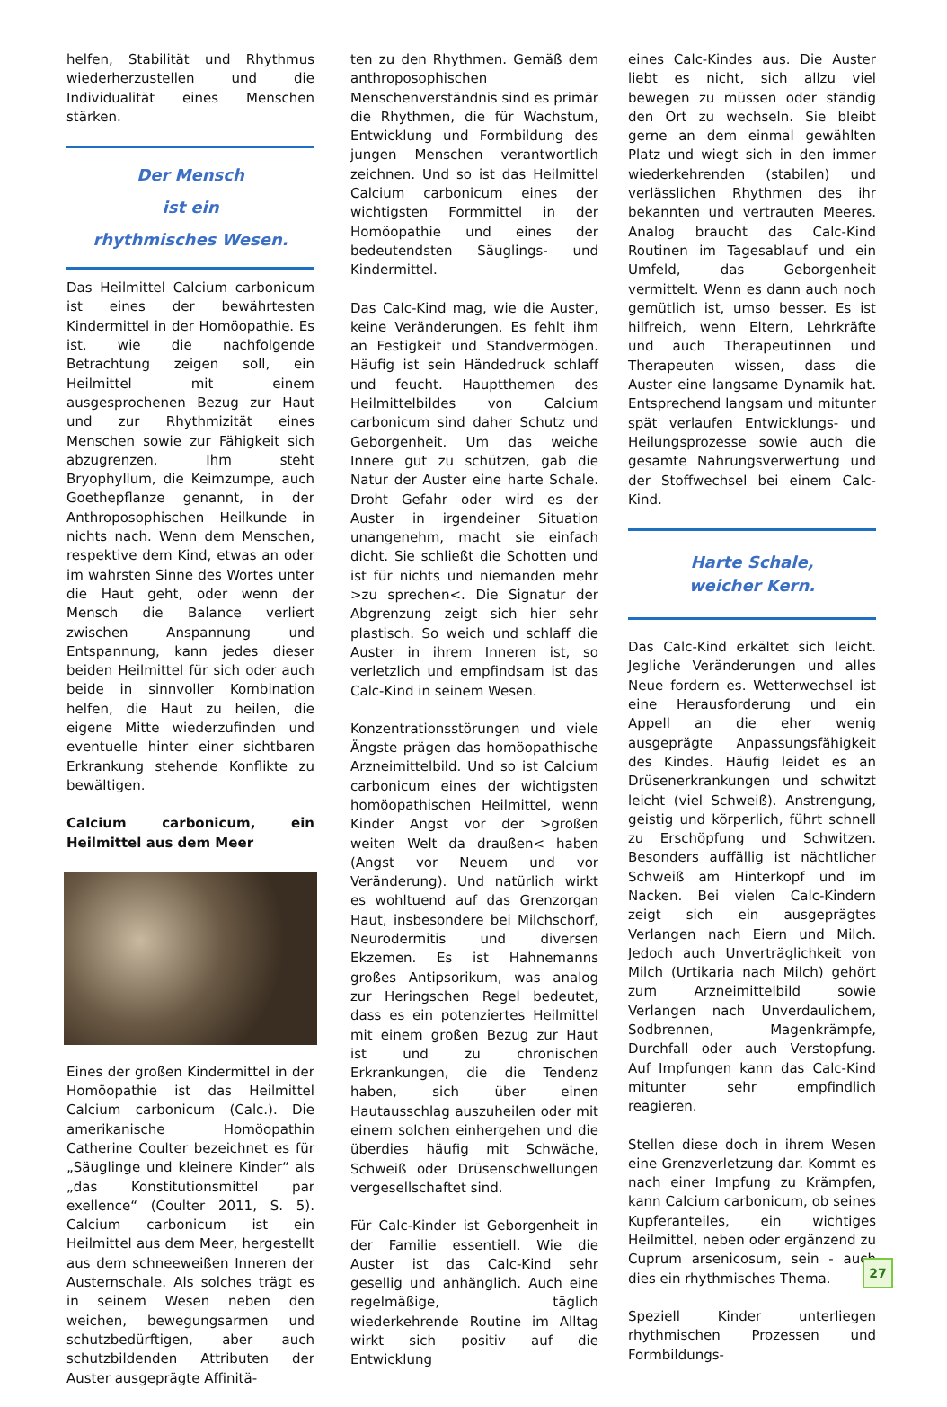helfen, Stabilität und Rhythmus wiederherzustellen und die Individualität eines Menschen stärken.
Der Mensch
ist ein
rhythmisches Wesen.
Das Heilmittel Calcium carbonicum ist eines der bewährtesten Kindermittel in der Homöopathie. Es ist, wie die nachfolgende Betrachtung zeigen soll, ein Heilmittel mit einem ausgesprochenen Bezug zur Haut und zur Rhythmizität eines Menschen sowie zur Fähigkeit sich abzugrenzen. Ihm steht Bryophyllum, die Keimzumpe, auch Goethepflanze genannt, in der Anthroposophischen Heilkunde in nichts nach. Wenn dem Menschen, respektive dem Kind, etwas an oder im wahrsten Sinne des Wortes unter die Haut geht, oder wenn der Mensch die Balance verliert zwischen Anspannung und Entspannung, kann jedes dieser beiden Heilmittel für sich oder auch beide in sinnvoller Kombination helfen, die Haut zu heilen, die eigene Mitte wiederzufinden und eventuelle hinter einer sichtbaren Erkrankung stehende Konflikte zu bewältigen.
Calcium carbonicum, ein Heilmittel aus dem Meer
Eines der großen Kindermittel in der Homöopathie ist das Heilmittel Calcium carbonicum (Calc.). Die amerikanische Homöopathin Catherine Coulter bezeichnet es für „Säuglinge und kleinere Kinder“ als „das Konstitutionsmittel par exellence“ (Coulter 2011, S. 5). Calcium carbonicum ist ein Heilmittel aus dem Meer, hergestellt aus dem schneeweißen Inneren der Austernschale. Als solches trägt es in seinem Wesen neben den weichen, bewegungsarmen und schutzbedürftigen, aber auch schutzbildenden Attributen der Auster ausgeprägte Affinitä-
ten zu den Rhythmen. Gemäß dem anthroposophischen Menschenverständnis sind es primär die Rhythmen, die für Wachstum, Entwicklung und Formbildung des jungen Menschen verantwortlich zeichnen. Und so ist das Heilmittel Calcium carbonicum eines der wichtigsten Formmittel in der Homöopathie und eines der bedeutendsten Säuglings- und Kindermittel.
Das Calc-Kind mag, wie die Auster, keine Veränderungen. Es fehlt ihm an Festigkeit und Standvermögen. Häufig ist sein Händedruck schlaff und feucht. Hauptthemen des Heilmittelbildes von Calcium carbonicum sind daher Schutz und Geborgenheit. Um das weiche Innere gut zu schützen, gab die Natur der Auster eine harte Schale. Droht Gefahr oder wird es der Auster in irgendeiner Situation unangenehm, macht sie einfach dicht. Sie schließt die Schotten und ist für nichts und niemanden mehr >zu sprechen<. Die Signatur der Abgrenzung zeigt sich hier sehr plastisch. So weich und schlaff die Auster in ihrem Inneren ist, so verletzlich und empfindsam ist das Calc-Kind in seinem Wesen.
Konzentrationsstörungen und viele Ängste prägen das homöopathische Arzneimittelbild. Und so ist Calcium carbonicum eines der wichtigsten homöopathischen Heilmittel, wenn Kinder Angst vor der >großen weiten Welt da draußen< haben (Angst vor Neuem und vor Veränderung). Und natürlich wirkt es wohltuend auf das Grenzorgan Haut, insbesondere bei Milchschorf, Neurodermitis und diversen Ekzemen. Es ist Hahnemanns großes Antipsorikum, was analog zur Heringschen Regel bedeutet, dass es ein potenziertes Heilmittel mit einem großen Bezug zur Haut ist und zu chronischen Erkrankungen, die die Tendenz haben, sich über einen Hautausschlag auszuheilen oder mit einem solchen einhergehen und die überdies häufig mit Schwäche, Schweiß oder Drüsenschwellungen vergesellschaftet sind.
Für Calc-Kinder ist Geborgenheit in der Familie essentiell. Wie die Auster ist das Calc-Kind sehr gesellig und anhänglich. Auch eine regelmäßige, täglich wiederkehrende Routine im Alltag wirkt sich positiv auf die Entwicklung
eines Calc-Kindes aus. Die Auster liebt es nicht, sich allzu viel bewegen zu müssen oder ständig den Ort zu wechseln. Sie bleibt gerne an dem einmal gewählten Platz und wiegt sich in den immer wiederkehrenden (stabilen) und verlässlichen Rhythmen des ihr bekannten und vertrauten Meeres. Analog braucht das Calc-Kind Routinen im Tagesablauf und ein Umfeld, das Geborgenheit vermittelt. Wenn es dann auch noch gemütlich ist, umso besser. Es ist hilfreich, wenn Eltern, Lehrkräfte und auch Therapeutinnen und Therapeuten wissen, dass die Auster eine langsame Dynamik hat. Entsprechend langsam und mitunter spät verlaufen Entwicklungs- und Heilungsprozesse sowie auch die gesamte Nahrungsverwertung und der Stoffwechsel bei einem Calc-Kind.
Harte Schale,
weicher Kern.
Das Calc-Kind erkältet sich leicht. Jegliche Veränderungen und alles Neue fordern es. Wetterwechsel ist eine Herausforderung und ein Appell an die eher wenig ausgeprägte Anpassungsfähigkeit des Kindes. Häufig leidet es an Drüsenerkrankungen und schwitzt leicht (viel Schweiß). Anstrengung, geistig und körperlich, führt schnell zu Erschöpfung und Schwitzen. Besonders auffällig ist nächtlicher Schweiß am Hinterkopf und im Nacken. Bei vielen Calc-Kindern zeigt sich ein ausgeprägtes Verlangen nach Eiern und Milch. Jedoch auch Unverträglichkeit von Milch (Urtikaria nach Milch) gehört zum Arzneimittelbild sowie Verlangen nach Unverdaulichem, Sodbrennen, Magenkrämpfe, Durchfall oder auch Verstopfung. Auf Impfungen kann das Calc-Kind mitunter sehr empfindlich reagieren.
Stellen diese doch in ihrem Wesen eine Grenzverletzung dar. Kommt es nach einer Impfung zu Krämpfen, kann Calcium carbonicum, ob seines Kupferanteiles, ein wichtiges Heilmittel, neben oder ergänzend zu Cuprum arsenicosum, sein - auch dies ein rhythmisches Thema.
Speziell Kinder unterliegen rhythmischen Prozessen und Formbildungs-
27